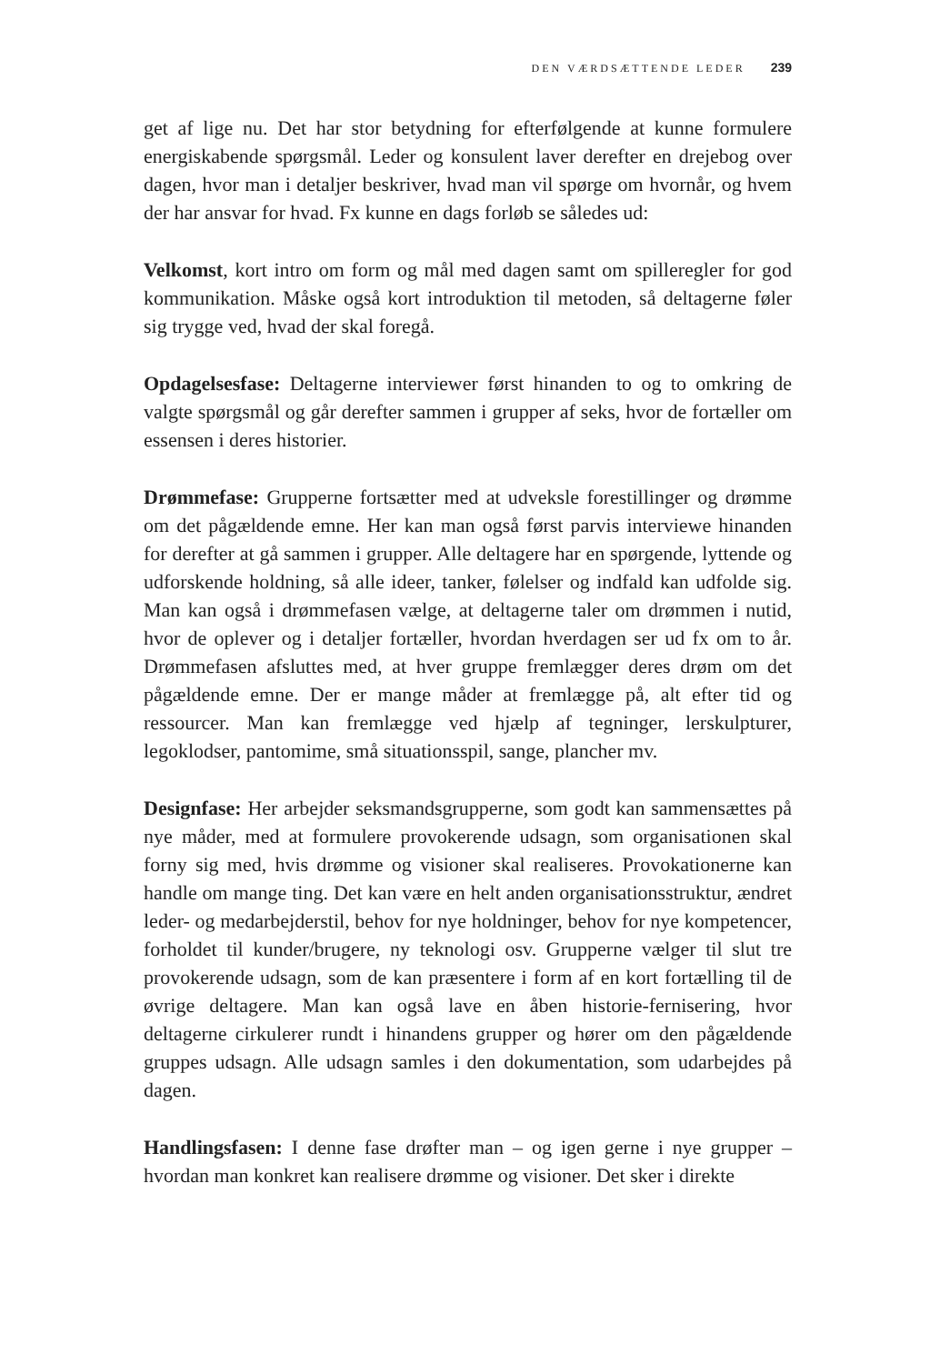DEN VÆRDSÆTTENDE LEDER 239
get af lige nu. Det har stor betydning for efterfølgende at kunne formulere energiskabende spørgsmål. Leder og konsulent laver derefter en drejebog over dagen, hvor man i detaljer beskriver, hvad man vil spørge om hvornår, og hvem der har ansvar for hvad. Fx kunne en dags forløb se således ud:
Velkomst, kort intro om form og mål med dagen samt om spilleregler for god kommunikation. Måske også kort introduktion til metoden, så deltagerne føler sig trygge ved, hvad der skal foregå.
Opdagelsesfase: Deltagerne interviewer først hinanden to og to omkring de valgte spørgsmål og går derefter sammen i grupper af seks, hvor de fortæller om essensen i deres historier.
Drømmefase: Grupperne fortsætter med at udveksle forestillinger og drømme om det pågældende emne. Her kan man også først parvis interviewe hinanden for derefter at gå sammen i grupper. Alle deltagere har en spørgende, lyttende og udforskende holdning, så alle ideer, tanker, følelser og indfald kan udfolde sig. Man kan også i drømmefasen vælge, at deltagerne taler om drømmen i nutid, hvor de oplever og i detaljer fortæller, hvordan hverdagen ser ud fx om to år. Drømmefasen afsluttes med, at hver gruppe fremlægger deres drøm om det pågældende emne. Der er mange måder at fremlægge på, alt efter tid og ressourcer. Man kan fremlægge ved hjælp af tegninger, lerskulpturer, legoklodser, pantomime, små situationsspil, sange, plancher mv.
Designfase: Her arbejder seksmandsgrupperne, som godt kan sammensættes på nye måder, med at formulere provokerende udsagn, som organisationen skal forny sig med, hvis drømme og visioner skal realiseres. Provokationerne kan handle om mange ting. Det kan være en helt anden organisationsstruktur, ændret leder- og medarbejderstil, behov for nye holdninger, behov for nye kompetencer, forholdet til kunder/brugere, ny teknologi osv. Grupperne vælger til slut tre provokerende udsagn, som de kan præsentere i form af en kort fortælling til de øvrige deltagere. Man kan også lave en åben historie-fernisering, hvor deltagerne cirkulerer rundt i hinandens grupper og hører om den pågældende gruppes udsagn. Alle udsagn samles i den dokumentation, som udarbejdes på dagen.
Handlingsfasen: I denne fase drøfter man – og igen gerne i nye grupper – hvordan man konkret kan realisere drømme og visioner. Det sker i direkte